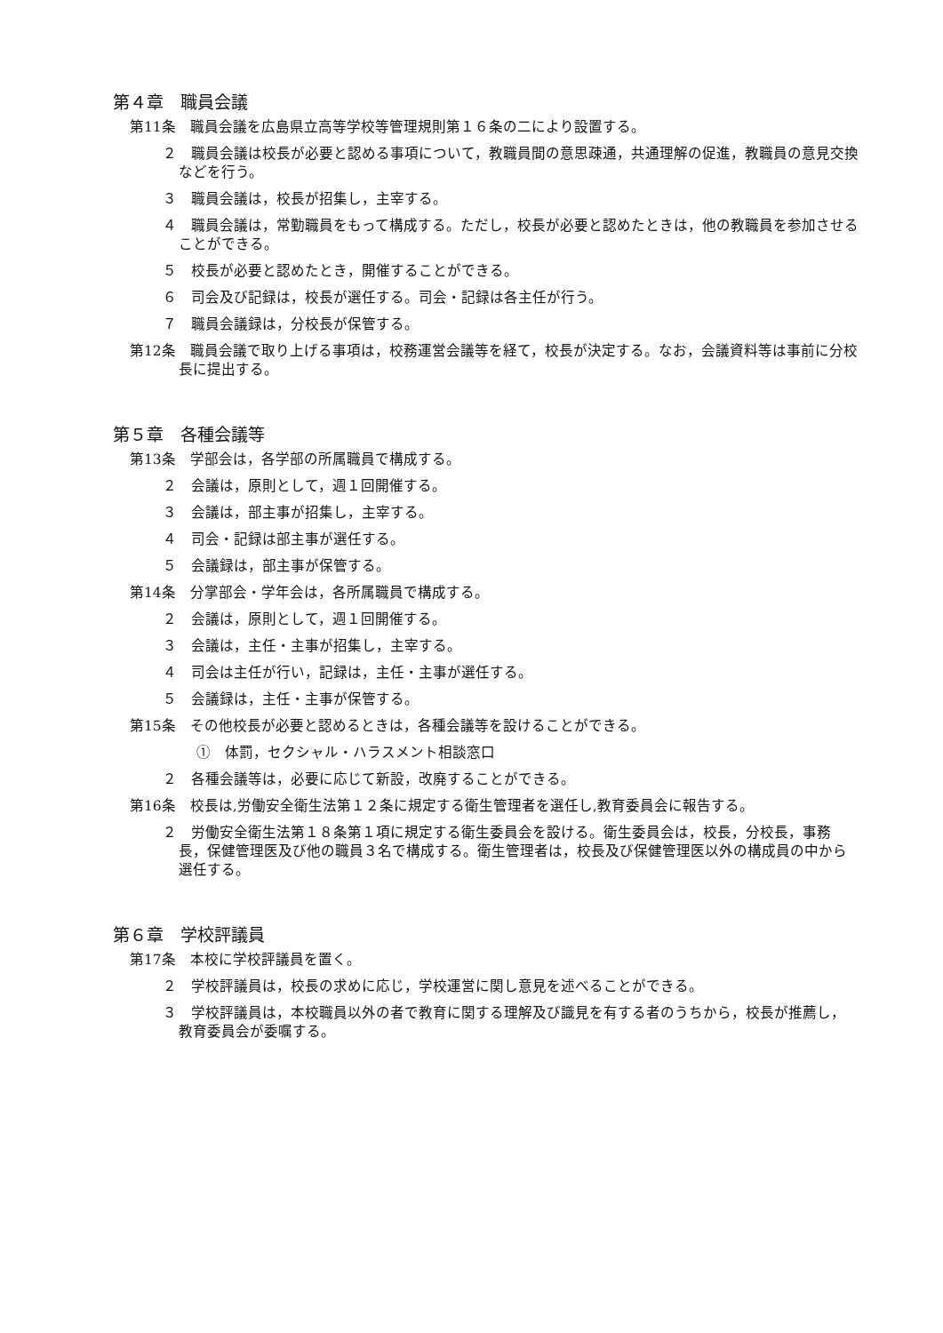第４章　職員会議
第11条　職員会議を広島県立高等学校等管理規則第１６条の二により設置する。
２　職員会議は校長が必要と認める事項について，教職員間の意思疎通，共通理解の促進，教職員の意見交換などを行う。
３　職員会議は，校長が招集し，主宰する。
４　職員会議は，常勤職員をもって構成する。ただし，校長が必要と認めたときは，他の教職員を参加させることができる。
５　校長が必要と認めたとき，開催することができる。
６　司会及び記録は，校長が選任する。司会・記録は各主任が行う。
７　職員会議録は，分校長が保管する。
第12条　職員会議で取り上げる事項は，校務運営会議等を経て，校長が決定する。なお，会議資料等は事前に分校長に提出する。
第５章　各種会議等
第13条　学部会は，各学部の所属職員で構成する。
２　会議は，原則として，週１回開催する。
３　会議は，部主事が招集し，主宰する。
４　司会・記録は部主事が選任する。
５　会議録は，部主事が保管する。
第14条　分掌部会・学年会は，各所属職員で構成する。
２　会議は，原則として，週１回開催する。
３　会議は，主任・主事が招集し，主宰する。
４　司会は主任が行い，記録は，主任・主事が選任する。
５　会議録は，主任・主事が保管する。
第15条　その他校長が必要と認めるときは，各種会議等を設けることができる。
①　体罰，セクシャル・ハラスメント相談窓口
２　各種会議等は，必要に応じて新設，改廃することができる。
第16条　校長は,労働安全衛生法第１２条に規定する衛生管理者を選任し,教育委員会に報告する。
２　労働安全衛生法第１８条第１項に規定する衛生委員会を設ける。衛生委員会は，校長，分校長，事務長，保健管理医及び他の職員３名で構成する。衛生管理者は，校長及び保健管理医以外の構成員の中から選任する。
第６章　学校評議員
第17条　本校に学校評議員を置く。
２　学校評議員は，校長の求めに応じ，学校運営に関し意見を述べることができる。
３　学校評議員は，本校職員以外の者で教育に関する理解及び識見を有する者のうちから，校長が推薦し，教育委員会が委嘱する。